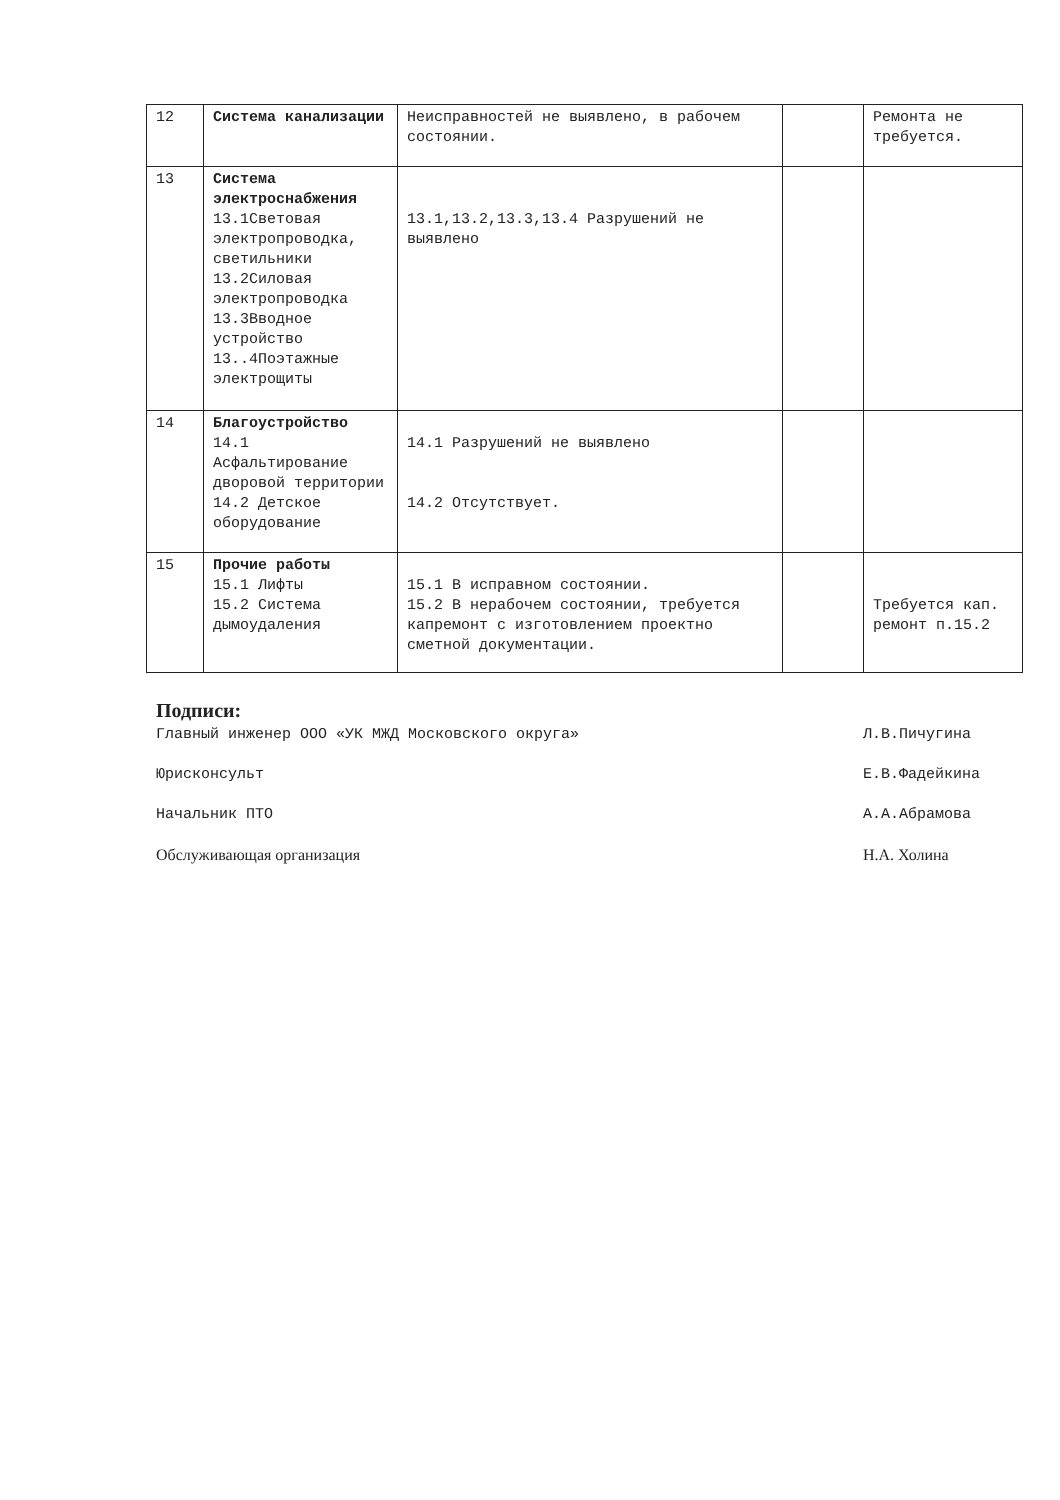| 12 | Система канализации | Неисправностей не выявлено, в рабочем состоянии. | | Ремонта не требуется. |
| 13 | Система электроснабжения 13.1Световая электропроводка, светильники 13.2Силовая электропроводка 13.3Вводное устройство 13..4Поэтажные электрощиты | 13.1,13.2,13.3,13.4 Разрушений не выявлено | | |
| 14 | Благоустройство 14.1 Асфальтирование дворовой территории 14.2 Детское оборудование | 14.1 Разрушений не выявлено 14.2 Отсутствует. | | |
| 15 | Прочие работы 15.1 Лифты 15.2 Система дымоудаления | 15.1 В исправном состоянии. 15.2 В нерабочем состоянии, требуется капремонт с изготовлением проектно сметной документации. | | Требуется кап. ремонт п.15.2 |
Подписи:
Главный инженер ООО «УК МЖД Московского округа» Л.В.Пичугина
Юрисконсульт Е.В.Фадейкина
Начальник ПТО А.А.Абрамова
Обслуживающая организация Н.А. Холина